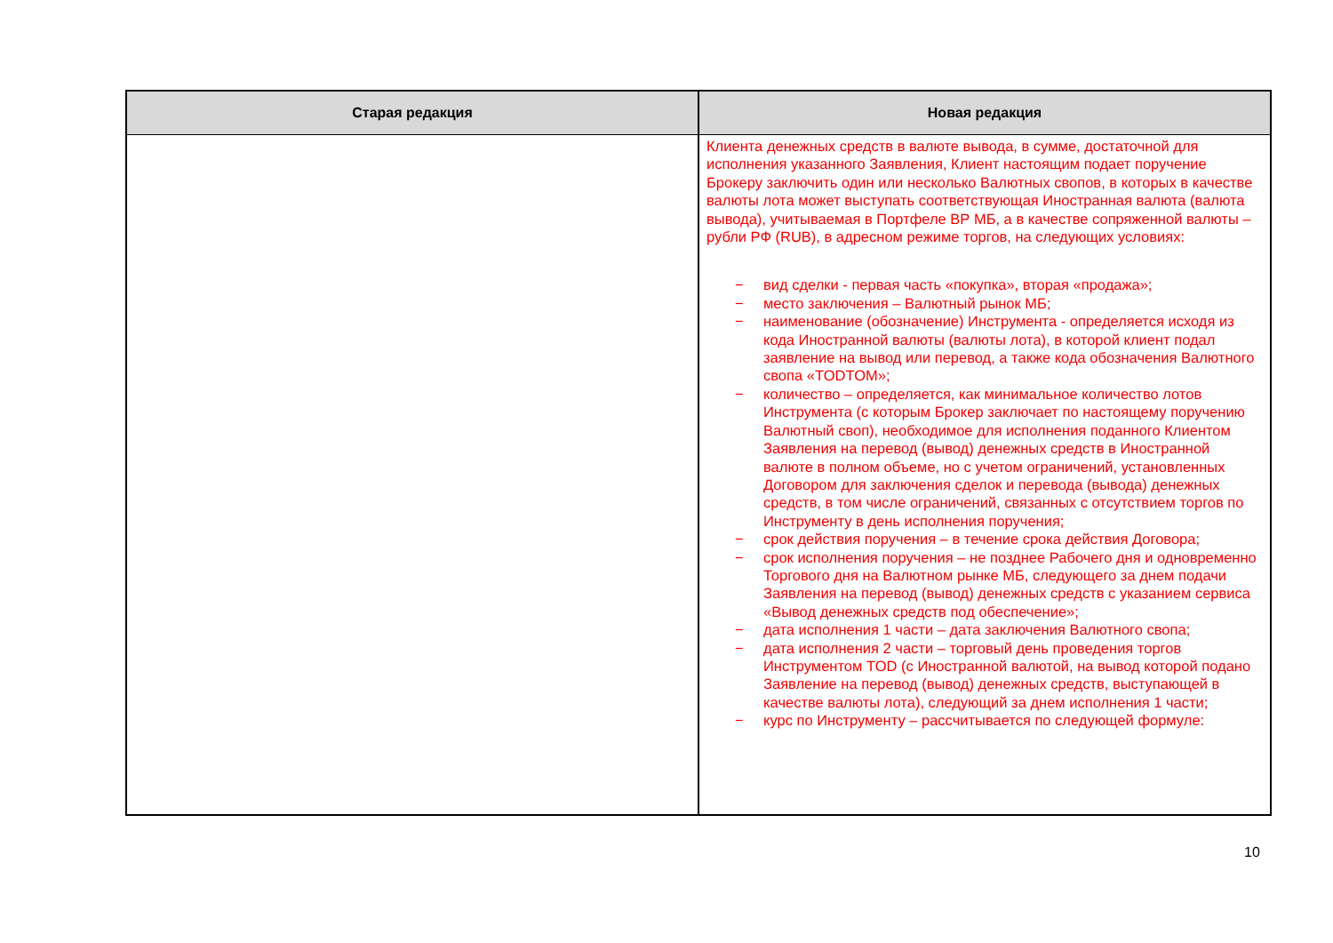| Старая редакция | Новая редакция |
| --- | --- |
| | Клиента денежных средств в валюте вывода, в сумме, достаточной для исполнения указанного Заявления, Клиент настоящим подает поручение Брокеру заключить один или несколько Валютных свопов, в которых в качестве валюты лота может выступать соответствующая Иностранная валюта (валюта вывода), учитываемая в Портфеле ВР МБ, а в качестве сопряженной валюты – рубли РФ (RUB), в адресном режиме торгов, на следующих условиях: − вид сделки - первая часть «покупка», вторая «продажа»; − место заключения – Валютный рынок МБ; − наименование (обозначение) Инструмента - определяется исходя из кода Иностранной валюты (валюты лота), в которой клиент подал заявление на вывод или перевод, а также кода обозначения Валютного свопа «TODTOM»; − количество – определяется, как минимальное количество лотов Инструмента (с которым Брокер заключает по настоящему поручению Валютный своп), необходимое для исполнения поданного Клиентом Заявления на перевод (вывод) денежных средств в Иностранной валюте в полном объеме, но с учетом ограничений, установленных Договором для заключения сделок и перевода (вывода) денежных средств, в том числе ограничений, связанных с отсутствием торгов по Инструменту в день исполнения поручения; − срок действия поручения – в течение срока действия Договора; − срок исполнения поручения – не позднее Рабочего дня и одновременно Торгового дня на Валютном рынке МБ, следующего за днем подачи Заявления на перевод (вывод) денежных средств с указанием сервиса «Вывод денежных средств под обеспечение»; − дата исполнения 1 части – дата заключения Валютного свопа; − дата исполнения 2 части – торговый день проведения торгов Инструментом TOD (с Иностранной валютой, на вывод которой подано Заявление на перевод (вывод) денежных средств, выступающей в качестве валюты лота), следующий за днем исполнения 1 части; − курс по Инструменту – рассчитывается по следующей формуле: |
10